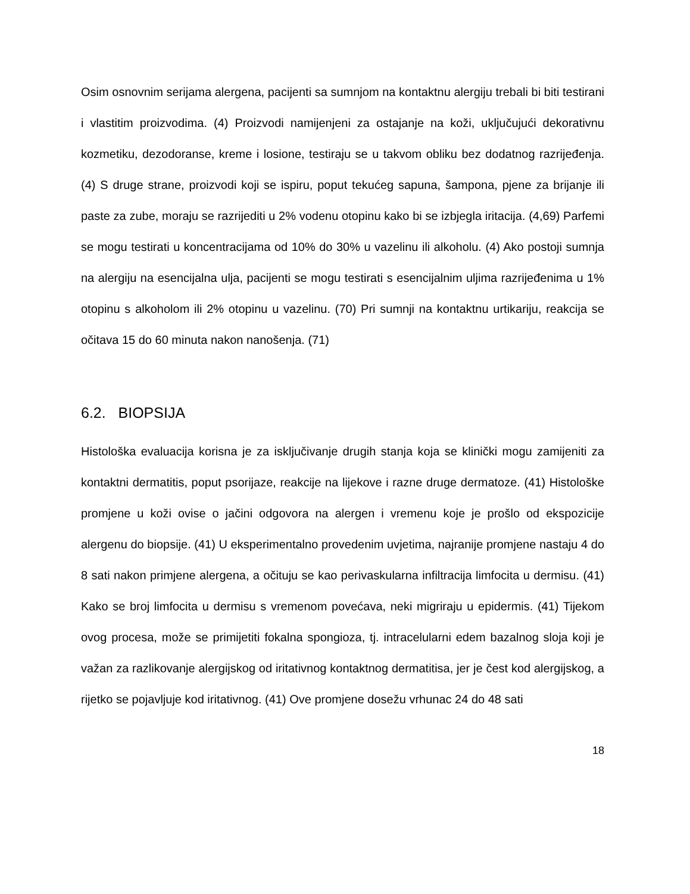Osim osnovnim serijama alergena, pacijenti sa sumnjom na kontaktnu alergiju trebali bi biti testirani i vlastitim proizvodima. (4) Proizvodi namijenjeni za ostajanje na koži, uključujući dekorativnu kozmetiku, dezodoranse, kreme i losione, testiraju se u takvom obliku bez dodatnog razrijeđenja. (4) S druge strane, proizvodi koji se ispiru, poput tekućeg sapuna, šampona, pjene za brijanje ili paste za zube, moraju se razrijediti u 2% vodenu otopinu kako bi se izbjegla iritacija. (4,69) Parfemi se mogu testirati u koncentracijama od 10% do 30% u vazelinu ili alkoholu. (4) Ako postoji sumnja na alergiju na esencijalna ulja, pacijenti se mogu testirati s esencijalnim uljima razrijeđenima u 1% otopinu s alkoholom ili 2% otopinu u vazelinu. (70) Pri sumnji na kontaktnu urtikariju, reakcija se očitava 15 do 60 minuta nakon nanošenja. (71)
6.2. BIOPSIJA
Histološka evaluacija korisna je za isključivanje drugih stanja koja se klinički mogu zamijeniti za kontaktni dermatitis, poput psorijaze, reakcije na lijekove i razne druge dermatoze. (41) Histološke promjene u koži ovise o jačini odgovora na alergen i vremenu koje je prošlo od ekspozicije alergenu do biopsije. (41) U eksperimentalno provedenim uvjetima, najranije promjene nastaju 4 do 8 sati nakon primjene alergena, a očituju se kao perivaskularna infiltracija limfocita u dermisu. (41) Kako se broj limfocita u dermisu s vremenom povećava, neki migriraju u epidermis. (41) Tijekom ovog procesa, može se primijetiti fokalna spongioza, tj. intracelularni edem bazalnog sloja koji je važan za razlikovanje alergijskog od iritativnog kontaktnog dermatitisa, jer je čest kod alergijskog, a rijetko se pojavljuje kod iritativnog. (41) Ove promjene dosežu vrhunac 24 do 48 sati
18